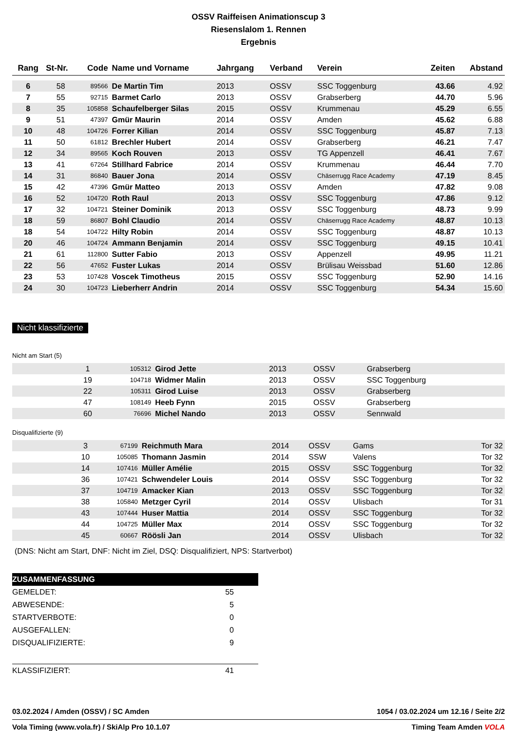OSSV Raiffeisen Animationscup 3
Riesenslalom 1. Rennen
Ergebnis
| Rang | St-Nr. | Code | Name und Vorname | Jahrgang | Verband | Verein | Zeiten | Abstand |
| --- | --- | --- | --- | --- | --- | --- | --- | --- |
| 6 | 58 | 89566 | De Martin Tim | 2013 | OSSV | SSC Toggenburg | 43.66 | 4.92 |
| 7 | 55 | 92715 | Barmet Carlo | 2013 | OSSV | Grabserberg | 44.70 | 5.96 |
| 8 | 35 | 105858 | Schaufelberger Silas | 2015 | OSSV | Krummenau | 45.29 | 6.55 |
| 9 | 51 | 47397 | Gmür Maurin | 2014 | OSSV | Amden | 45.62 | 6.88 |
| 10 | 48 | 104726 | Forrer Kilian | 2014 | OSSV | SSC Toggenburg | 45.87 | 7.13 |
| 11 | 50 | 61812 | Brechler Hubert | 2014 | OSSV | Grabserberg | 46.21 | 7.47 |
| 12 | 34 | 89565 | Koch Rouven | 2013 | OSSV | TG Appenzell | 46.41 | 7.67 |
| 13 | 41 | 67264 | Stillhard Fabrice | 2014 | OSSV | Krummenau | 46.44 | 7.70 |
| 14 | 31 | 86840 | Bauer Jona | 2014 | OSSV | Chäserrugg Race Academy | 47.19 | 8.45 |
| 15 | 42 | 47396 | Gmür Matteo | 2013 | OSSV | Amden | 47.82 | 9.08 |
| 16 | 52 | 104720 | Roth Raul | 2013 | OSSV | SSC Toggenburg | 47.86 | 9.12 |
| 17 | 32 | 104721 | Steiner Dominik | 2013 | OSSV | SSC Toggenburg | 48.73 | 9.99 |
| 18 | 59 | 86807 | Bohl Claudio | 2014 | OSSV | Chäserrugg Race Academy | 48.87 | 10.13 |
| 18 | 54 | 104722 | Hilty Robin | 2014 | OSSV | SSC Toggenburg | 48.87 | 10.13 |
| 20 | 46 | 104724 | Ammann Benjamin | 2014 | OSSV | SSC Toggenburg | 49.15 | 10.41 |
| 21 | 61 | 112800 | Sutter Fabio | 2013 | OSSV | Appenzell | 49.95 | 11.21 |
| 22 | 56 | 47652 | Fuster Lukas | 2014 | OSSV | Brülisau Weissbad | 51.60 | 12.86 |
| 23 | 53 | 107428 | Voscek Timotheus | 2015 | OSSV | SSC Toggenburg | 52.90 | 14.16 |
| 24 | 30 | 104723 | Lieberherr Andrin | 2014 | OSSV | SSC Toggenburg | 54.34 | 15.60 |
Nicht klassifizierte
Nicht am Start (5)
| | 1 | 105312 | Girod Jette | 2013 | OSSV | Grabserberg | |
| | 19 | 104718 | Widmer Malin | 2013 | OSSV | SSC Toggenburg | |
| | 22 | 105311 | Girod Luise | 2013 | OSSV | Grabserberg | |
| | 47 | 108149 | Heeb Fynn | 2015 | OSSV | Grabserberg | |
| | 60 | 76696 | Michel Nando | 2013 | OSSV | Sennwald | |
Disqualifizierte (9)
| | 3 | 67199 | Reichmuth Mara | 2014 | OSSV | Gams | Tor 32 |
| | 10 | 105085 | Thomann Jasmin | 2014 | SSW | Valens | Tor 32 |
| | 14 | 107416 | Müller Amélie | 2015 | OSSV | SSC Toggenburg | Tor 32 |
| | 36 | 107421 | Schwendeler Louis | 2014 | OSSV | SSC Toggenburg | Tor 32 |
| | 37 | 104719 | Amacker Kian | 2013 | OSSV | SSC Toggenburg | Tor 32 |
| | 38 | 105840 | Metzger Cyril | 2014 | OSSV | Ulisbach | Tor 31 |
| | 43 | 107444 | Huser Mattia | 2014 | OSSV | SSC Toggenburg | Tor 32 |
| | 44 | 104725 | Müller Max | 2014 | OSSV | SSC Toggenburg | Tor 32 |
| | 45 | 60667 | Röösli Jan | 2014 | OSSV | Ulisbach | Tor 32 |
(DNS: Nicht am Start, DNF: Nicht im Ziel, DSQ: Disqualifiziert, NPS: Startverbot)
| ZUSAMMENFASSUNG | |
| GEMELDET: | 55 |
| ABWESENDE: | 5 |
| STARTVERBOTE: | 0 |
| AUSGEFALLEN: | 0 |
| DISQUALIFIZIERTE: | 9 |
| KLASSIFIZIERT: | 41 |
03.02.2024 / Amden (OSSV) / SC Amden 1054 / 03.02.2024 um 12.16 / Seite 2/2
Vola Timing (www.vola.fr) / SkiAlp Pro 10.1.07 Timing Team Amden VOLA